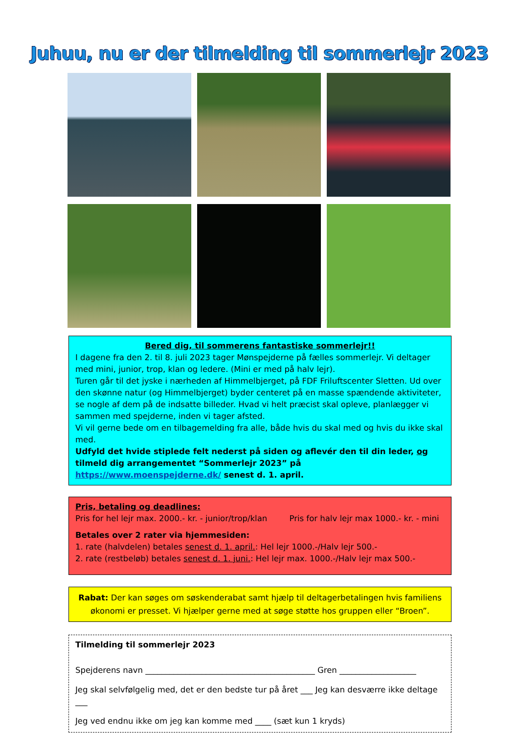Juhuu, nu er der tilmelding til sommerlejr 2023
Bered dig, til sommerens fantastiske sommerlejr!!
I dagene fra den 2. til 8. juli 2023 tager Mønspejderne på fælles sommerlejr. Vi deltager med mini, junior, trop, klan og ledere. (Mini er med på halv lejr).
Turen går til det jyske i nærheden af Himmelbjerget, på FDF Friluftscenter Sletten. Ud over den skønne natur (og Himmelbjerget) byder centeret på en masse spændende aktiviteter, se nogle af dem på de indsatte billeder. Hvad vi helt præcist skal opleve, planlægger vi sammen med spejderne, inden vi tager afsted.
Vi vil gerne bede om en tilbagemelding fra alle, både hvis du skal med og hvis du ikke skal med.
Udfyld det hvide stiplede felt nederst på siden og aflevér den til din leder, og tilmeld dig arrangementet “Sommerlejr 2023” på https://www.moenspejderne.dk/ senest d. 1. april.
Pris, betaling og deadlines:
Pris for hel lejr max. 2000.- kr. - junior/trop/klan Pris for halv lejr max 1000.- kr. - mini
Betales over 2 rater via hjemmesiden:
1. rate (halvdelen) betales senest d. 1. april.: Hel lejr 1000.-/Halv lejr 500.-
2. rate (restbeløb) betales senest d. 1. juni.: Hel lejr max. 1000.-/Halv lejr max 500.-
Rabat: Der kan søges om søskenderabat samt hjælp til deltagerbetalingen hvis familiens økonomi er presset. Vi hjælper gerne med at søge støtte hos gruppen eller “Broen”.
Tilmelding til sommerlejr 2023
Spejderens navn __________________________________________ Gren ___________________
Jeg skal selvfølgelig med, det er den bedste tur på året ___ Jeg kan desværre ikke deltage ___
Jeg ved endnu ikke om jeg kan komme med ____ (sæt kun 1 kryds)